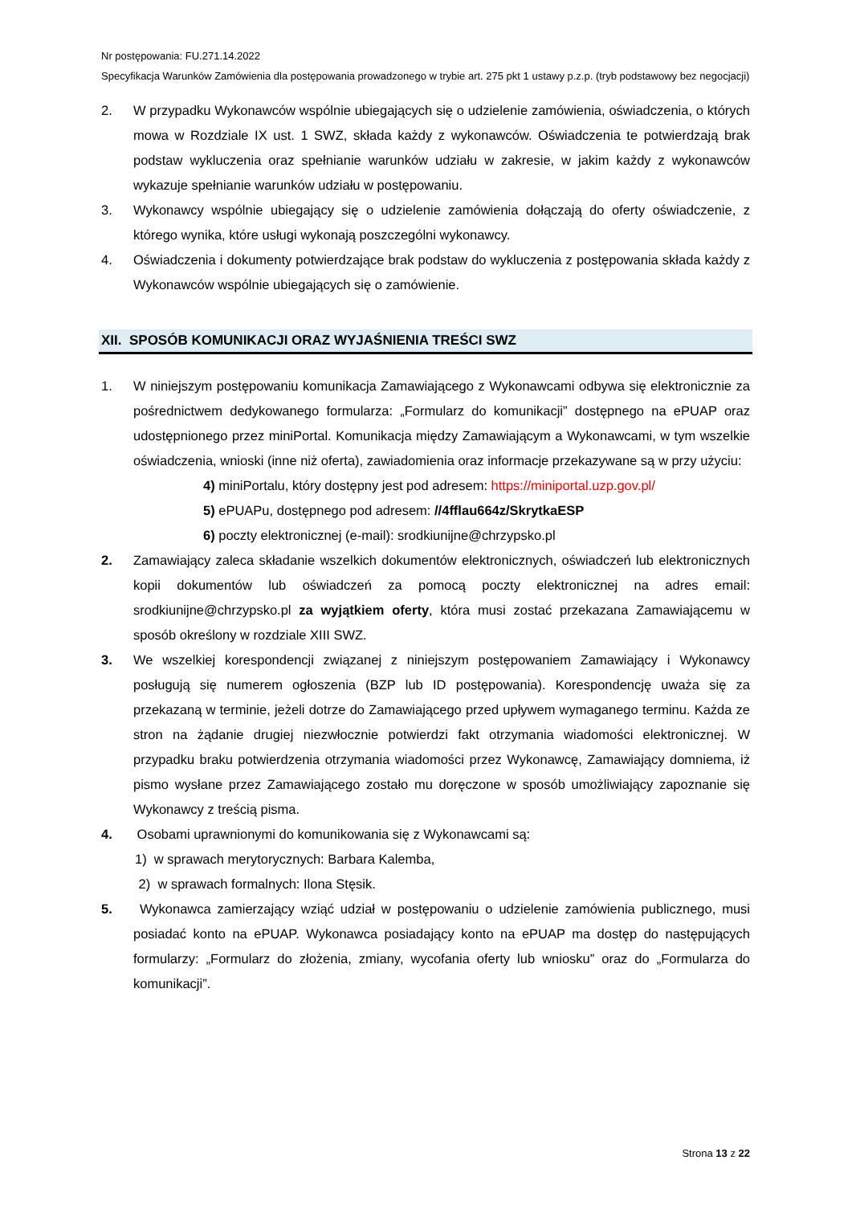Nr postępowania: FU.271.14.2022
Specyfikacja Warunków Zamówienia dla postępowania prowadzonego w trybie art. 275 pkt 1 ustawy p.z.p. (tryb podstawowy bez negocjacji)
2. W przypadku Wykonawców wspólnie ubiegających się o udzielenie zamówienia, oświadczenia, o których mowa w Rozdziale IX ust. 1 SWZ, składa każdy z wykonawców. Oświadczenia te potwierdzają brak podstaw wykluczenia oraz spełnianie warunków udziału w zakresie, w jakim każdy z wykonawców wykazuje spełnianie warunków udziału w postępowaniu.
3. Wykonawcy wspólnie ubiegający się o udzielenie zamówienia dołączają do oferty oświadczenie, z którego wynika, które usługi wykonają poszczególni wykonawcy.
4. Oświadczenia i dokumenty potwierdzające brak podstaw do wykluczenia z postępowania składa każdy z Wykonawców wspólnie ubiegających się o zamówienie.
XII. SPOSÓB KOMUNIKACJI ORAZ WYJAŚNIENIA TREŚCI SWZ
1. W niniejszym postępowaniu komunikacja Zamawiającego z Wykonawcami odbywa się elektronicznie za pośrednictwem dedykowanego formularza: „Formularz do komunikacji” dostępnego na ePUAP oraz udostępnionego przez miniPortal. Komunikacja między Zamawiającym a Wykonawcami, w tym wszelkie oświadczenia, wnioski (inne niż oferta), zawiadomienia oraz informacje przekazywane są w przy użyciu:
4) miniPortalu, który dostępny jest pod adresem: https://miniportal.uzp.gov.pl/
5) ePUAPu, dostępnego pod adresem: //4fflau664z/SkrytkaESP
6) poczty elektronicznej (e-mail): srodkiunijne@chrzypsko.pl
2. Zamawiający zaleca składanie wszelkich dokumentów elektronicznych, oświadczeń lub elektronicznych kopii dokumentów lub oświadczeń za pomocą poczty elektronicznej na adres email: srodkiunijne@chrzypsko.pl za wyjątkiem oferty, która musi zostać przekazana Zamawiającemu w sposób określony w rozdziale XIII SWZ.
3. We wszelkiej korespondencji związanej z niniejszym postępowaniem Zamawiający i Wykonawcy posługują się numerem ogłoszenia (BZP lub ID postępowania). Korespondencję uważa się za przekazaną w terminie, jeżeli dotrze do Zamawiającego przed upływem wymaganego terminu. Każda ze stron na żądanie drugiej niezwłocznie potwierdzi fakt otrzymania wiadomości elektronicznej. W przypadku braku potwierdzenia otrzymania wiadomości przez Wykonawcę, Zamawiający domniema, iż pismo wysłane przez Zamawiającego zostało mu doręczone w sposób umożliwiający zapoznanie się Wykonawcy z treścią pisma.
4. Osobami uprawnionymi do komunikowania się z Wykonawcami są:
1) w sprawach merytorycznych: Barbara Kalemba,
2) w sprawach formalnych: Ilona Stęsik.
5. Wykonawca zamierzający wziąć udział w postępowaniu o udzielenie zamówienia publicznego, musi posiadać konto na ePUAP. Wykonawca posiadający konto na ePUAP ma dostęp do następujących formularzy: „Formularz do złożenia, zmiany, wycofania oferty lub wniosku” oraz do „Formularza do komunikacji”.
Strona 13 z 22